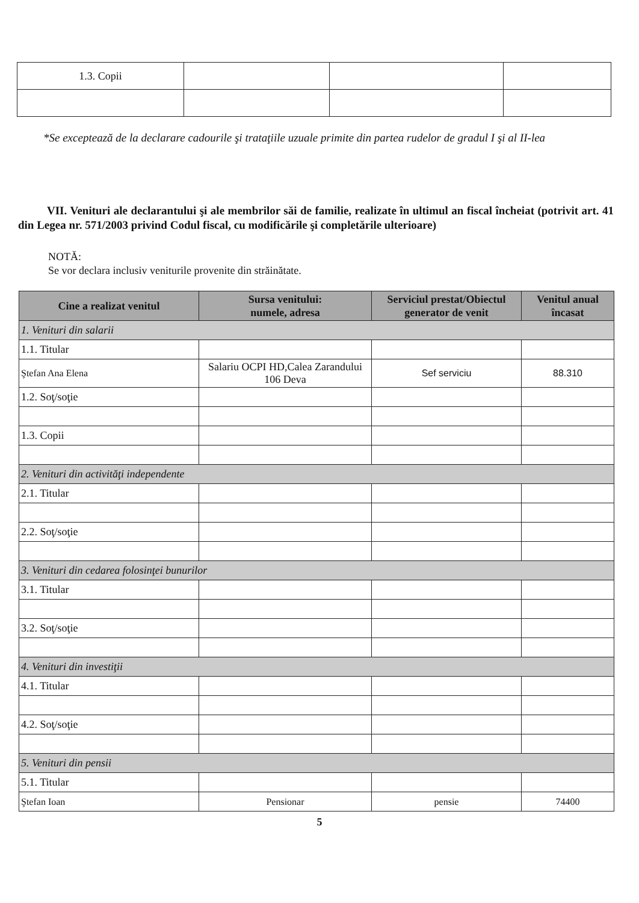| 1.3. Copii | | | |
*Se exceptează de la declarare cadourile şi trataţiile uzuale primite din partea rudelor de gradul I şi al II-lea
VII. Venituri ale declarantului şi ale membrilor săi de familie, realizate în ultimul an fiscal încheiat (potrivit art. 41 din Legea nr. 571/2003 privind Codul fiscal, cu modificările şi completările ulterioare)
NOTĂ:
Se vor declara inclusiv veniturile provenite din străinătate.
| Cine a realizat venitul | Sursa venitului: numele, adresa | Serviciul prestat/Obiectul generator de venit | Venitul anual încasat |
| --- | --- | --- | --- |
| 1. Venituri din salarii | | | |
| 1.1. Titular | | | |
| Ştefan Ana Elena | Salariu OCPI HD,Calea Zarandului 106 Deva | Sef serviciu | 88.310 |
| 1.2. Soţ/soţie | | | |
| 1.3. Copii | | | |
| 2. Venituri din activităţi independente | | | |
| 2.1. Titular | | | |
| 2.2. Soţ/soţie | | | |
| 3. Venituri din cedarea folosinţei bunurilor | | | |
| 3.1. Titular | | | |
| 3.2. Soţ/soţie | | | |
| 4. Venituri din investiţii | | | |
| 4.1. Titular | | | |
| 4.2. Soţ/soţie | | | |
| 5. Venituri din pensii | | | |
| 5.1. Titular | | | |
| Ştefan Ioan | Pensionar | pensie | 74400 |
5